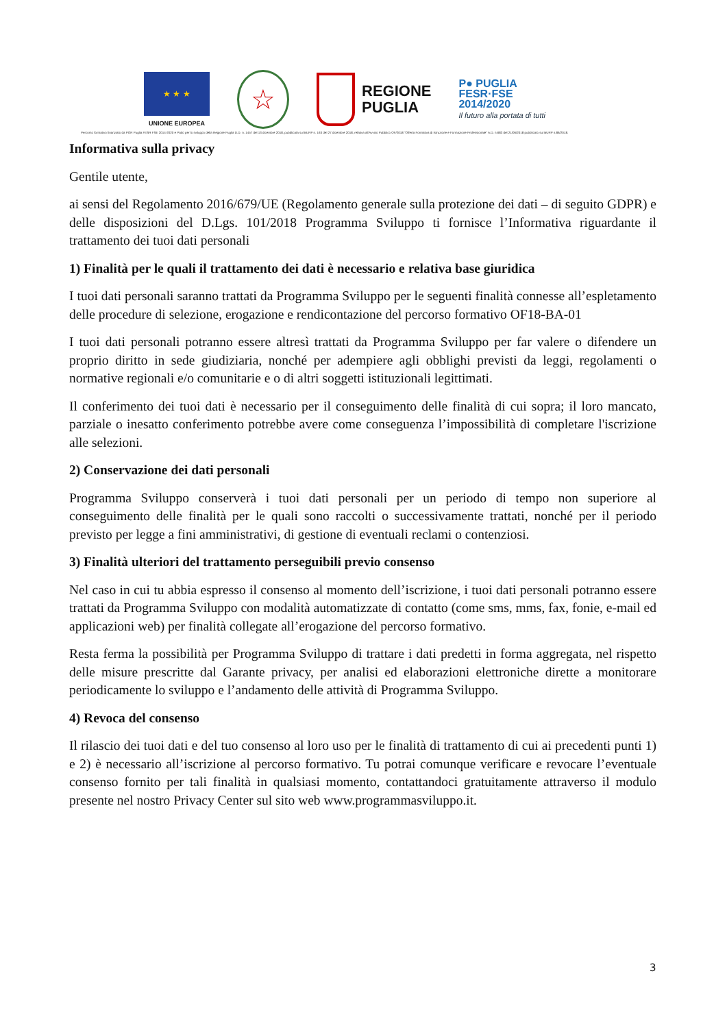★ ★ ★
UNIONE EUROPEA
☆
REGIONE
PUGLIA
P● PUGLIA
FESR·FSE
2014/2020
Il futuro alla portata di tutti
Percorso formativo finanziato da POR Puglia FESR FSE 2014-2020 e Patto per lo sviluppo della Regione Puglia D.D. n. 1457 del 13 dicembre 2018, pubblicata sul BURP n. 163 del 27 dicembre 2018, relativa all'Avviso Pubblico OF/2018 "Offerta Formativa di Istruzione e Formazione Professionale" A.D. n.683 del 21/06/2018 pubblicato sul BURP n.86/2018.
Informativa sulla privacy
Gentile utente,
ai sensi del Regolamento 2016/679/UE (Regolamento generale sulla protezione dei dati – di seguito GDPR) e delle disposizioni del D.Lgs. 101/2018 Programma Sviluppo ti fornisce l’Informativa riguardante il trattamento dei tuoi dati personali
1) Finalità per le quali il trattamento dei dati è necessario e relativa base giuridica
I tuoi dati personali saranno trattati da Programma Sviluppo per le seguenti finalità connesse all’espletamento delle procedure di selezione, erogazione e rendicontazione del percorso formativo OF18-BA-01
I tuoi dati personali potranno essere altresì trattati da Programma Sviluppo per far valere o difendere un proprio diritto in sede giudiziaria, nonché per adempiere agli obblighi previsti da leggi, regolamenti o normative regionali e/o comunitarie e o di altri soggetti istituzionali legittimati.
Il conferimento dei tuoi dati è necessario per il conseguimento delle finalità di cui sopra; il loro mancato, parziale o inesatto conferimento potrebbe avere come conseguenza l’impossibilità di completare l'iscrizione alle selezioni.
2) Conservazione dei dati personali
Programma Sviluppo conserverà i tuoi dati personali per un periodo di tempo non superiore al conseguimento delle finalità per le quali sono raccolti o successivamente trattati, nonché per il periodo previsto per legge a fini amministrativi, di gestione di eventuali reclami o contenziosi.
3) Finalità ulteriori del trattamento perseguibili previo consenso
Nel caso in cui tu abbia espresso il consenso al momento dell’iscrizione, i tuoi dati personali potranno essere trattati da Programma Sviluppo con modalità automatizzate di contatto (come sms, mms, fax, fonie, e-mail ed applicazioni web) per finalità collegate all’erogazione del percorso formativo.
Resta ferma la possibilità per Programma Sviluppo di trattare i dati predetti in forma aggregata, nel rispetto delle misure prescritte dal Garante privacy, per analisi ed elaborazioni elettroniche dirette a monitorare periodicamente lo sviluppo e l’andamento delle attività di Programma Sviluppo.
4) Revoca del consenso
Il rilascio dei tuoi dati e del tuo consenso al loro uso per le finalità di trattamento di cui ai precedenti punti 1) e 2) è necessario all’iscrizione al percorso formativo. Tu potrai comunque verificare e revocare l’eventuale consenso fornito per tali finalità in qualsiasi momento, contattandoci gratuitamente attraverso il modulo presente nel nostro Privacy Center sul sito web www.programmasviluppo.it.
3